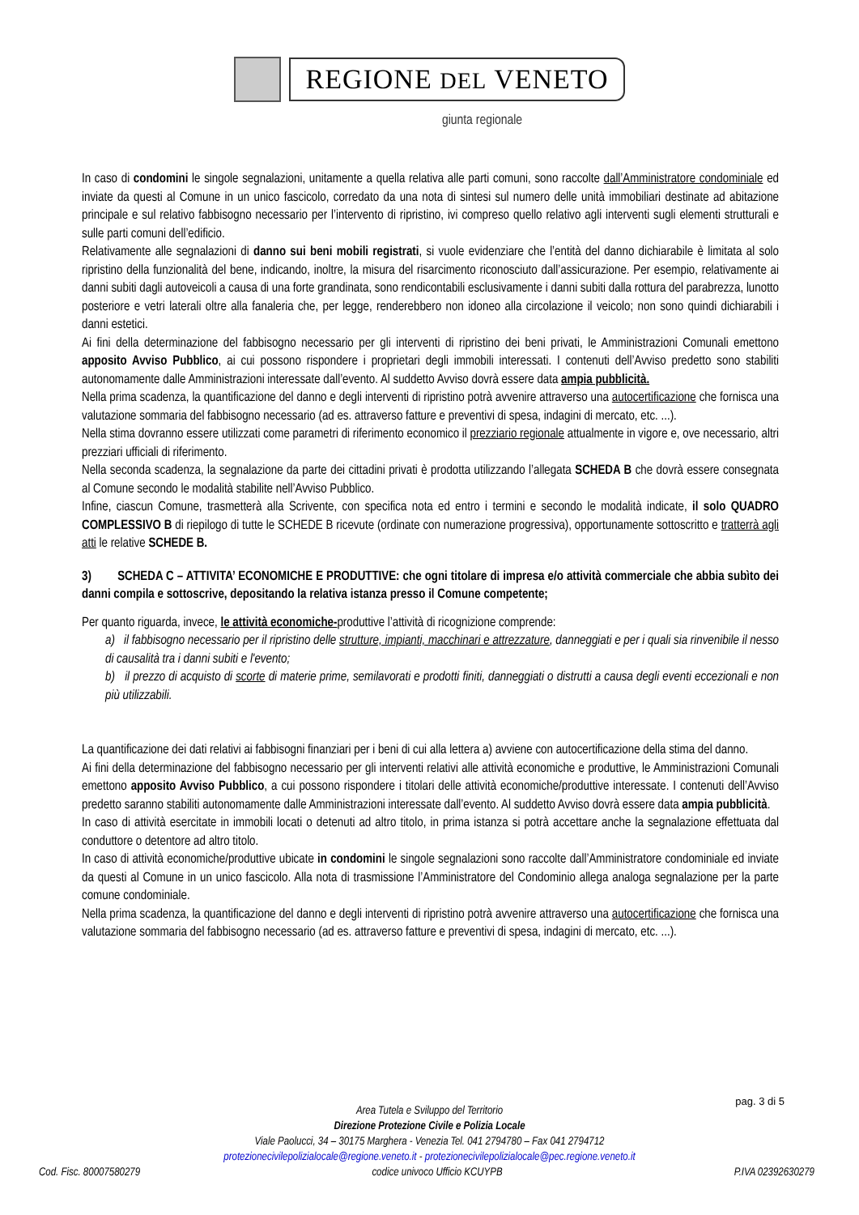REGIONE DEL VENETO
giunta regionale
In caso di condomini le singole segnalazioni, unitamente a quella relativa alle parti comuni, sono raccolte dall’Amministratore condominiale ed inviate da questi al Comune in un unico fascicolo, corredato da una nota di sintesi sul numero delle unità immobiliari destinate ad abitazione principale e sul relativo fabbisogno necessario per l’intervento di ripristino, ivi compreso quello relativo agli interventi sugli elementi strutturali e sulle parti comuni dell’edificio.
Relativamente alle segnalazioni di danno sui beni mobili registrati, si vuole evidenziare che l’entità del danno dichiarabile è limitata al solo ripristino della funzionalità del bene, indicando, inoltre, la misura del risarcimento riconosciuto dall’assicurazione. Per esempio, relativamente ai danni subiti dagli autoveicoli a causa di una forte grandinata, sono rendicontabili esclusivamente i danni subiti dalla rottura del parabrezza, lunotto posteriore e vetri laterali oltre alla fanaleria che, per legge, renderebbero non idoneo alla circolazione il veicolo; non sono quindi dichiarabili i danni estetici.
Ai fini della determinazione del fabbisogno necessario per gli interventi di ripristino dei beni privati, le Amministrazioni Comunali emettono apposito Avviso Pubblico, ai cui possono rispondere i proprietari degli immobili interessati. I contenuti dell’Avviso predetto sono stabiliti autonomamente dalle Amministrazioni interessate dall’evento. Al suddetto Avviso dovrà essere data ampia pubblicità.
Nella prima scadenza, la quantificazione del danno e degli interventi di ripristino potrà avvenire attraverso una autocertificazione che fornisca una valutazione sommaria del fabbisogno necessario (ad es. attraverso fatture e preventivi di spesa, indagini di mercato, etc. ...).
Nella stima dovranno essere utilizzati come parametri di riferimento economico il prezziario regionale attualmente in vigore e, ove necessario, altri prezziari ufficiali di riferimento.
Nella seconda scadenza, la segnalazione da parte dei cittadini privati è prodotta utilizzando l’allegata SCHEDA B che dovrà essere consegnata al Comune secondo le modalità stabilite nell’Avviso Pubblico.
Infine, ciascun Comune, trasmetterà alla Scrivente, con specifica nota ed entro i termini e secondo le modalità indicate, il solo QUADRO COMPLESSIVO B di riepilogo di tutte le SCHEDE B ricevute (ordinate con numerazione progressiva), opportunamente sottoscritto e tratterrà agli atti le relative SCHEDE B.
3) SCHEDA C – ATTIVITA’ ECONOMICHE E PRODUTTIVE: che ogni titolare di impresa e/o attività commerciale che abbia subìto dei danni compila e sottoscrive, depositando la relativa istanza presso il Comune competente;
Per quanto riguarda, invece, le attività economiche-produttive l’attività di ricognizione comprende:
a) il fabbisogno necessario per il ripristino delle strutture, impianti, macchinari e attrezzature, danneggiati e per i quali sia rinvenibile il nesso di causalità tra i danni subiti e l'evento;
b) il prezzo di acquisto di scorte di materie prime, semilavorati e prodotti finiti, danneggiati o distrutti a causa degli eventi eccezionali e non più utilizzabili.
La quantificazione dei dati relativi ai fabbisogni finanziari per i beni di cui alla lettera a) avviene con autocertificazione della stima del danno.
Ai fini della determinazione del fabbisogno necessario per gli interventi relativi alle attività economiche e produttive, le Amministrazioni Comunali emettono apposito Avviso Pubblico, a cui possono rispondere i titolari delle attività economiche/produttive interessate. I contenuti dell’Avviso predetto saranno stabiliti autonomamente dalle Amministrazioni interessate dall’evento. Al suddetto Avviso dovrà essere data ampia pubblicità.
In caso di attività esercitate in immobili locati o detenuti ad altro titolo, in prima istanza si potrà accettare anche la segnalazione effettuata dal conduttore o detentore ad altro titolo.
In caso di attività economiche/produttive ubicate in condomini le singole segnalazioni sono raccolte dall’Amministratore condominiale ed inviate da questi al Comune in un unico fascicolo. Alla nota di trasmissione l’Amministratore del Condominio allega analoga segnalazione per la parte comune condominiale.
Nella prima scadenza, la quantificazione del danno e degli interventi di ripristino potrà avvenire attraverso una autocertificazione che fornisca una valutazione sommaria del fabbisogno necessario (ad es. attraverso fatture e preventivi di spesa, indagini di mercato, etc. ...).
pag. 3 di 5
Area Tutela e Sviluppo del Territorio
Direzione Protezione Civile e Polizia Locale
Viale Paolucci, 34 – 30175 Marghera - Venezia Tel. 041 2794780 – Fax 041 2794712
protezionecivilepolizialocale@regione.veneto.it - protezionecivilepolizialocale@pec.regione.veneto.it
Cod. Fisc. 80007580279 codice univoco Ufficio KCUYPB P.IVA 02392630279